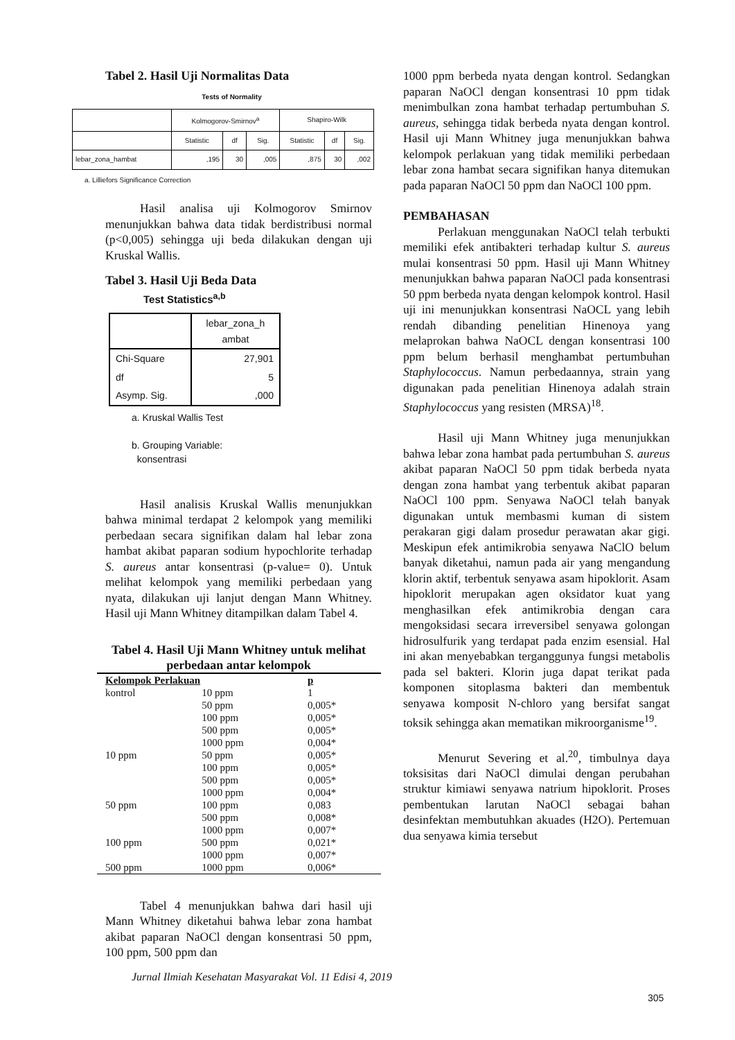Tabel 2. Hasil Uji Normalitas Data
Tests of Normality
| | Kolmogorov-Smirnov<sup>a</sup> | | | Shapiro-Wilk | | |
| --- | --- | --- | --- | --- | --- | --- |
| | Statistic | df | Sig. | Statistic | df | Sig. |
| lebar_zona_hambat | ,195 | 30 | ,005 | ,875 | 30 | ,002 |
a. Lilliefors Significance Correction
Hasil analisa uji Kolmogorov Smirnov menunjukkan bahwa data tidak berdistribusi normal (p<0,005) sehingga uji beda dilakukan dengan uji Kruskal Wallis.
Tabel 3. Hasil Uji Beda Data
Test Statistics<sup>a,b</sup>
| | lebar_zona_h ambat |
| --- | --- |
| Chi-Square | 27,901 |
| df | 5 |
| Asymp. Sig. | ,000 |
a. Kruskal Wallis Test
b. Grouping Variable:
konsentrasi
Hasil analisis Kruskal Wallis menunjukkan bahwa minimal terdapat 2 kelompok yang memiliki perbedaan secara signifikan dalam hal lebar zona hambat akibat paparan sodium hypochlorite terhadap S. aureus antar konsentrasi (p-value= 0). Untuk melihat kelompok yang memiliki perbedaan yang nyata, dilakukan uji lanjut dengan Mann Whitney. Hasil uji Mann Whitney ditampilkan dalam Tabel 4.
Tabel 4. Hasil Uji Mann Whitney untuk melihat perbedaan antar kelompok
| Kelompok Perlakuan | | p |
| kontrol | 10 ppm | 1 |
| | 50 ppm | 0,005* |
| | 100 ppm | 0,005* |
| | 500 ppm | 0,005* |
| | 1000 ppm | 0,004* |
| 10 ppm | 50 ppm | 0,005* |
| | 100 ppm | 0,005* |
| | 500 ppm | 0,005* |
| | 1000 ppm | 0,004* |
| 50 ppm | 100 ppm | 0,083 |
| | 500 ppm | 0,008* |
| | 1000 ppm | 0,007* |
| 100 ppm | 500 ppm | 0,021* |
| | 1000 ppm | 0,007* |
| 500 ppm | 1000 ppm | 0,006* |
Tabel 4 menunjukkan bahwa dari hasil uji Mann Whitney diketahui bahwa lebar zona hambat akibat paparan NaOCl dengan konsentrasi 50 ppm, 100 ppm, 500 ppm dan
1000 ppm berbeda nyata dengan kontrol. Sedangkan paparan NaOCl dengan konsentrasi 10 ppm tidak menimbulkan zona hambat terhadap pertumbuhan S. aureus, sehingga tidak berbeda nyata dengan kontrol. Hasil uji Mann Whitney juga menunjukkan bahwa kelompok perlakuan yang tidak memiliki perbedaan lebar zona hambat secara signifikan hanya ditemukan pada paparan NaOCl 50 ppm dan NaOCl 100 ppm.
PEMBAHASAN
Perlakuan menggunakan NaOCl telah terbukti memiliki efek antibakteri terhadap kultur S. aureus mulai konsentrasi 50 ppm. Hasil uji Mann Whitney menunjukkan bahwa paparan NaOCl pada konsentrasi 50 ppm berbeda nyata dengan kelompok kontrol. Hasil uji ini menunjukkan konsentrasi NaOCL yang lebih rendah dibanding penelitian Hinenoya yang melaprokan bahwa NaOCL dengan konsentrasi 100 ppm belum berhasil menghambat pertumbuhan Staphylococcus. Namun perbedaannya, strain yang digunakan pada penelitian Hinenoya adalah strain Staphylococcus yang resisten (MRSA)<sup>18</sup>.
Hasil uji Mann Whitney juga menunjukkan bahwa lebar zona hambat pada pertumbuhan S. aureus akibat paparan NaOCl 50 ppm tidak berbeda nyata dengan zona hambat yang terbentuk akibat paparan NaOCl 100 ppm. Senyawa NaOCl telah banyak digunakan untuk membasmi kuman di sistem perakaran gigi dalam prosedur perawatan akar gigi. Meskipun efek antimikrobia senyawa NaClO belum banyak diketahui, namun pada air yang mengandung klorin aktif, terbentuk senyawa asam hipoklorit. Asam hipoklorit merupakan agen oksidator kuat yang menghasilkan efek antimikrobia dengan cara mengoksidasi secara irreversibel senyawa golongan hidrosulfurik yang terdapat pada enzim esensial. Hal ini akan menyebabkan terganggunya fungsi metabolis pada sel bakteri. Klorin juga dapat terikat pada komponen sitoplasma bakteri dan membentuk senyawa komposit N-chloro yang bersifat sangat toksik sehingga akan mematikan mikroorganisme<sup>19</sup>.
Menurut Severing et al.<sup>20</sup>, timbulnya daya toksisitas dari NaOCl dimulai dengan perubahan struktur kimiawi senyawa natrium hipoklorit. Proses pembentukan larutan NaOCl sebagai bahan desinfektan membutuhkan akuades (H2O). Pertemuan dua senyawa kimia tersebut
Jurnal Ilmiah Kesehatan Masyarakat Vol. 11 Edisi 4, 2019
305